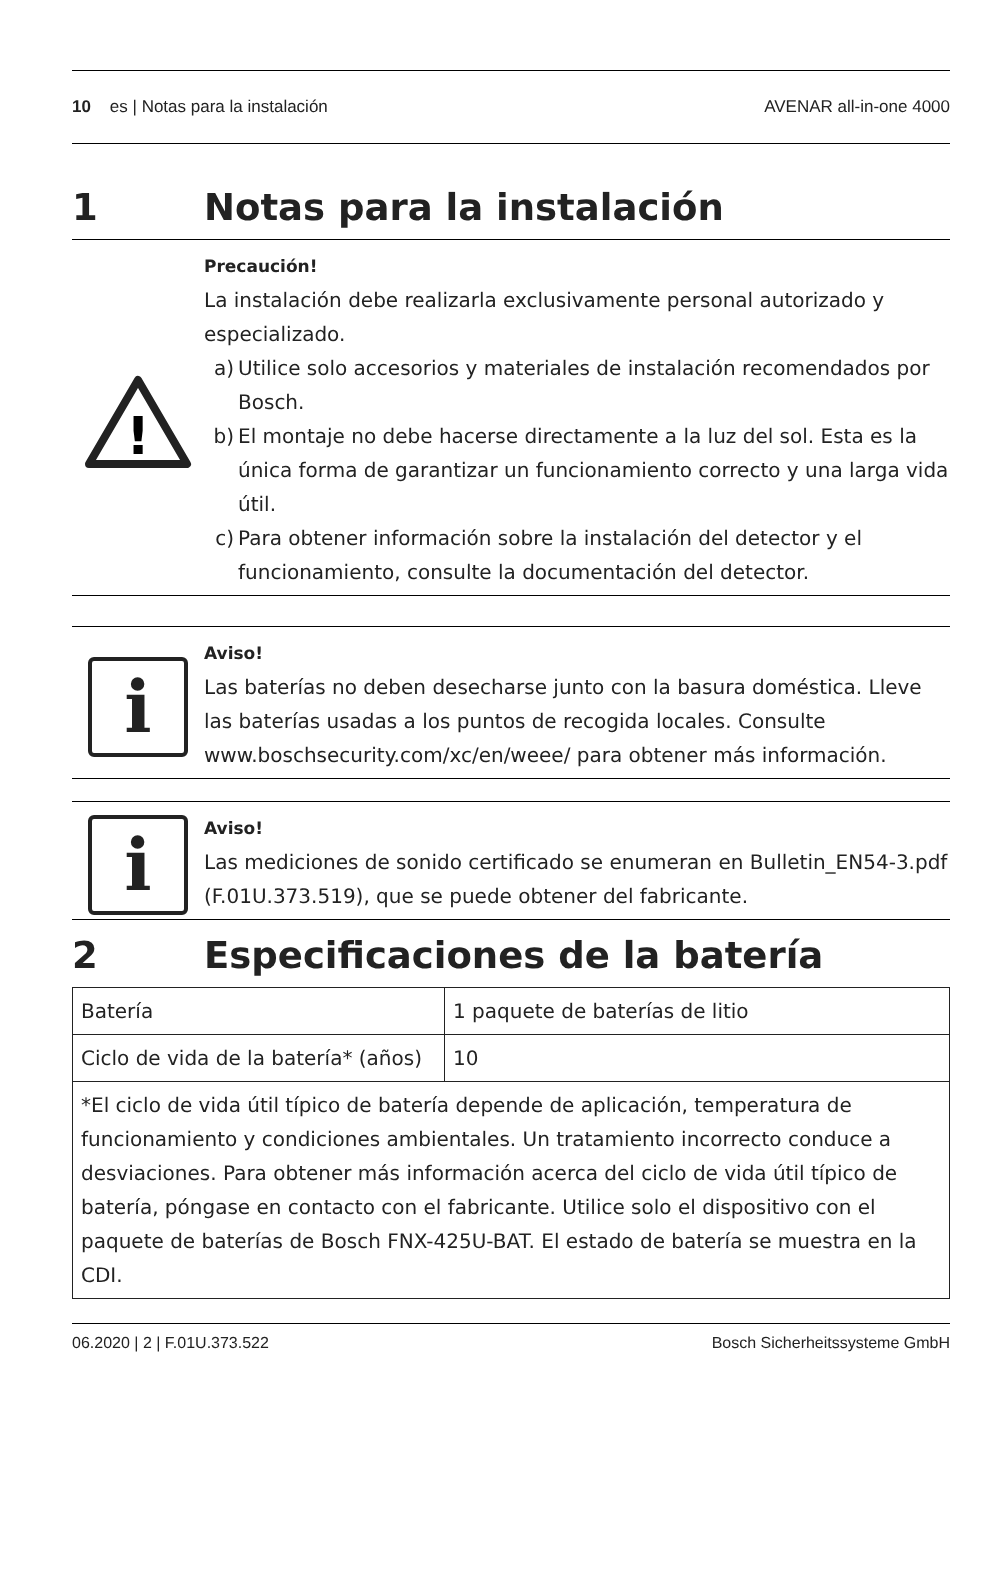10 es | Notas para la instalación
AVENAR all-in-one 4000
1 Notas para la instalación
!
Precaución!
La instalación debe realizarla exclusivamente personal autorizado y especializado.
a) Utilice solo accesorios y materiales de instalación recomendados por Bosch.
b) El montaje no debe hacerse directamente a la luz del sol. Esta es la única forma de garantizar un funcionamiento correcto y una larga vida útil.
c) Para obtener información sobre la instalación del detector y el funcionamiento, consulte la documentación del detector.
i
Aviso!
Las baterías no deben desecharse junto con la basura doméstica. Lleve las baterías usadas a los puntos de recogida locales. Consulte www.boschsecurity.com/xc/en/weee/ para obtener más información.
i
Aviso!
Las mediciones de sonido certificado se enumeran en Bulletin_EN54-3.pdf (F.01U.373.519), que se puede obtener del fabricante.
2 Especificaciones de la batería
| Batería | 1 paquete de baterías de litio |
| Ciclo de vida de la batería* (años) | 10 |
| *El ciclo de vida útil típico de batería depende de aplicación, temperatura de funcionamiento y condiciones ambientales. Un tratamiento incorrecto conduce a desviaciones. Para obtener más información acerca del ciclo de vida útil típico de batería, póngase en contacto con el fabricante. Utilice solo el dispositivo con el paquete de baterías de Bosch FNX-425U-BAT. El estado de batería se muestra en la CDI. | |
06.2020 | 2 | F.01U.373.522 Bosch Sicherheitssysteme GmbH